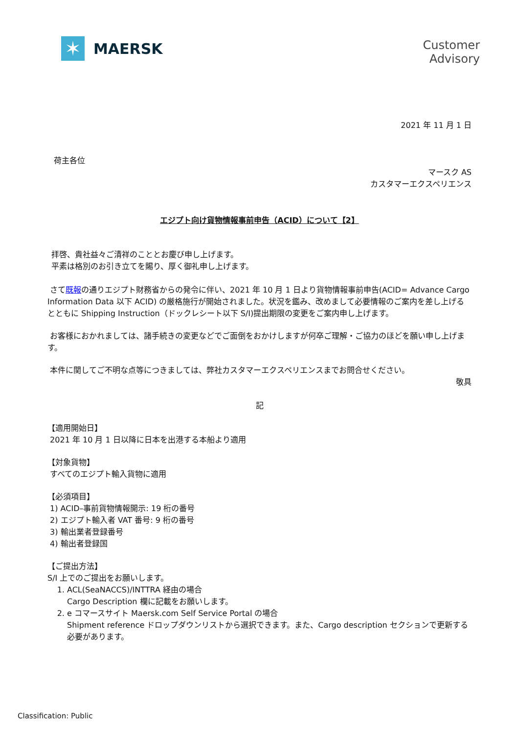✶
MAERSK
Customer
Advisory
2021 年 11 月 1 日
荷主各位
マースク AS
カスタマーエクスペリエンス
エジプト向け貨物情報事前申告（ACID）について【2】
拝啓、貴社益々ご清祥のこととお慶び申し上げます。
平素は格別のお引き立てを賜り、厚く御礼申し上げます。
さて既報の通りエジプト財務省からの発令に伴い、2021 年 10 月 1 日より貨物情報事前申告(ACID= Advance Cargo Information Data 以下 ACID) の厳格施行が開始されました。状況を鑑み、改めまして必要情報のご案内を差し上げるとともに Shipping Instruction（ドックレシート以下 S/I)提出期限の変更をご案内申し上げます。
お客様におかれましては、諸手続きの変更などでご面倒をおかけしますが何卒ご理解・ご協力のほどを願い申し上げます。
本件に関してご不明な点等につきましては、弊社カスタマーエクスペリエンスまでお問合せください。
敬具
記
【適用開始日】
2021 年 10 月 1 日以降に日本を出港する本船より適用
【対象貨物】
すべてのエジプト輸入貨物に適用
【必須項目】
1) ACID–事前貨物情報開示: 19 桁の番号
2) エジプト輸入者 VAT 番号: 9 桁の番号
3) 輸出業者登録番号
4) 輸出者登録国
【ご提出方法】
S/I 上でのご提出をお願いします。
1. ACL(SeaNACCS)/INTTRA 経由の場合
Cargo Description 欄に記載をお願いします。
2. e コマースサイト Maersk.com Self Service Portal の場合
Shipment reference ドロップダウンリストから選択できます。また、Cargo description セクションで更新する必要があります。
Classification: Public